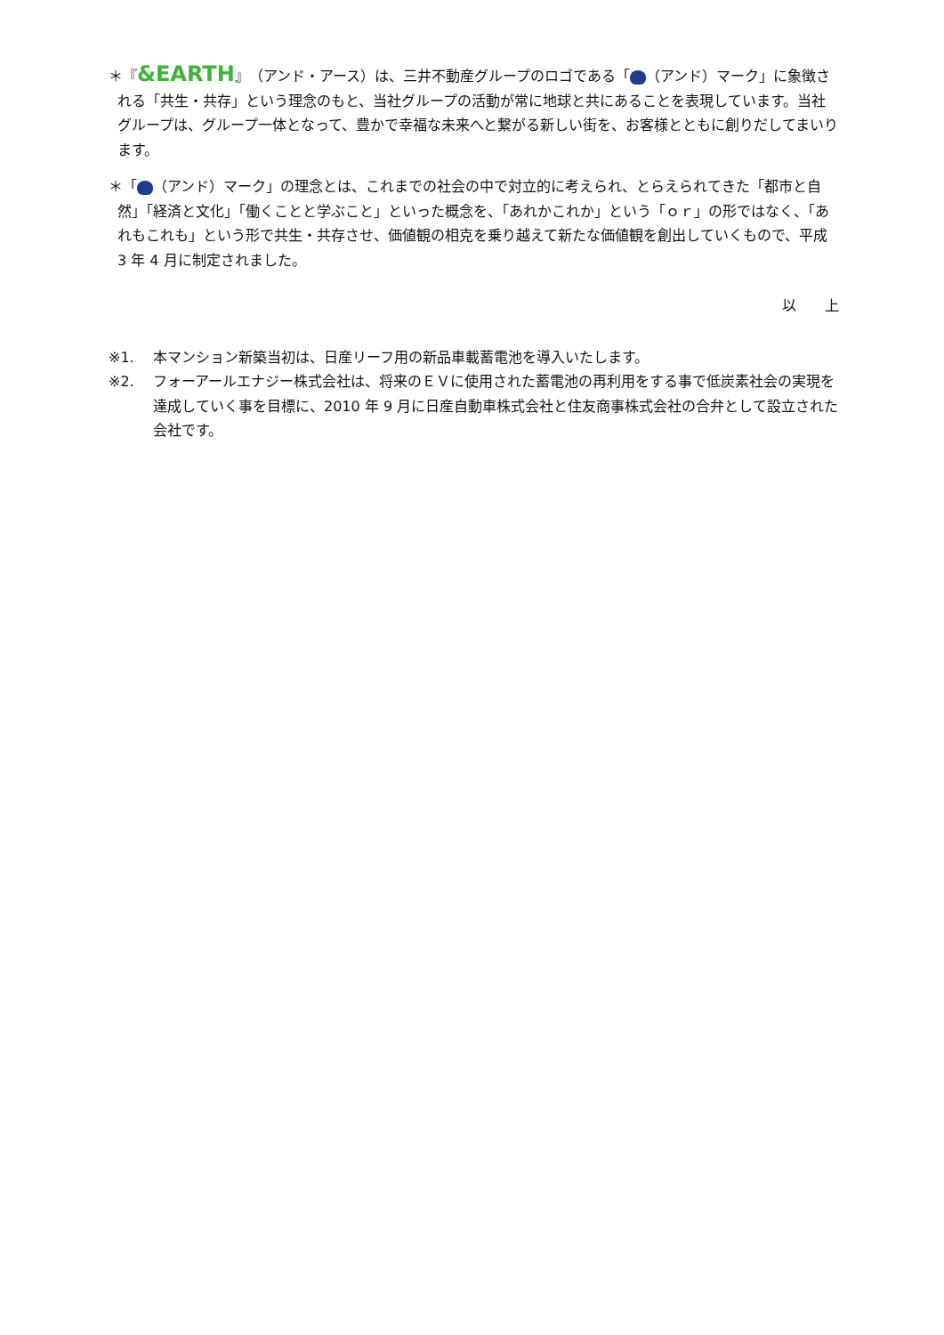＊『&EARTH』（アンド・アース）は、三井不動産グループのロゴである「 （アンド）マーク」に象徴される「共生・共存」という理念のもと、当社グループの活動が常に地球と共にあることを表現しています。当社グループは、グループ一体となって、豊かで幸福な未来へと繋がる新しい街を、お客様とともに創りだしてまいります。
＊「 （アンド）マーク」の理念とは、これまでの社会の中で対立的に考えられ、とらえられてきた「都市と自然」「経済と文化」「働くことと学ぶこと」といった概念を、「あれかこれか」という「ｏｒ」の形ではなく、「あれもこれも」という形で共生・共存させ、価値観の相克を乗り越えて新たな価値観を創出していくもので、平成 3 年 4 月に制定されました。
以　　上
※1. 本マンション新築当初は、日産リーフ用の新品車載蓄電池を導入いたします。
※2. フォーアールエナジー株式会社は、将来のＥＶに使用された蓄電池の再利用をする事で低炭素社会の実現を達成していく事を目標に、2010 年 9 月に日産自動車株式会社と住友商事株式会社の合弁として設立された会社です。